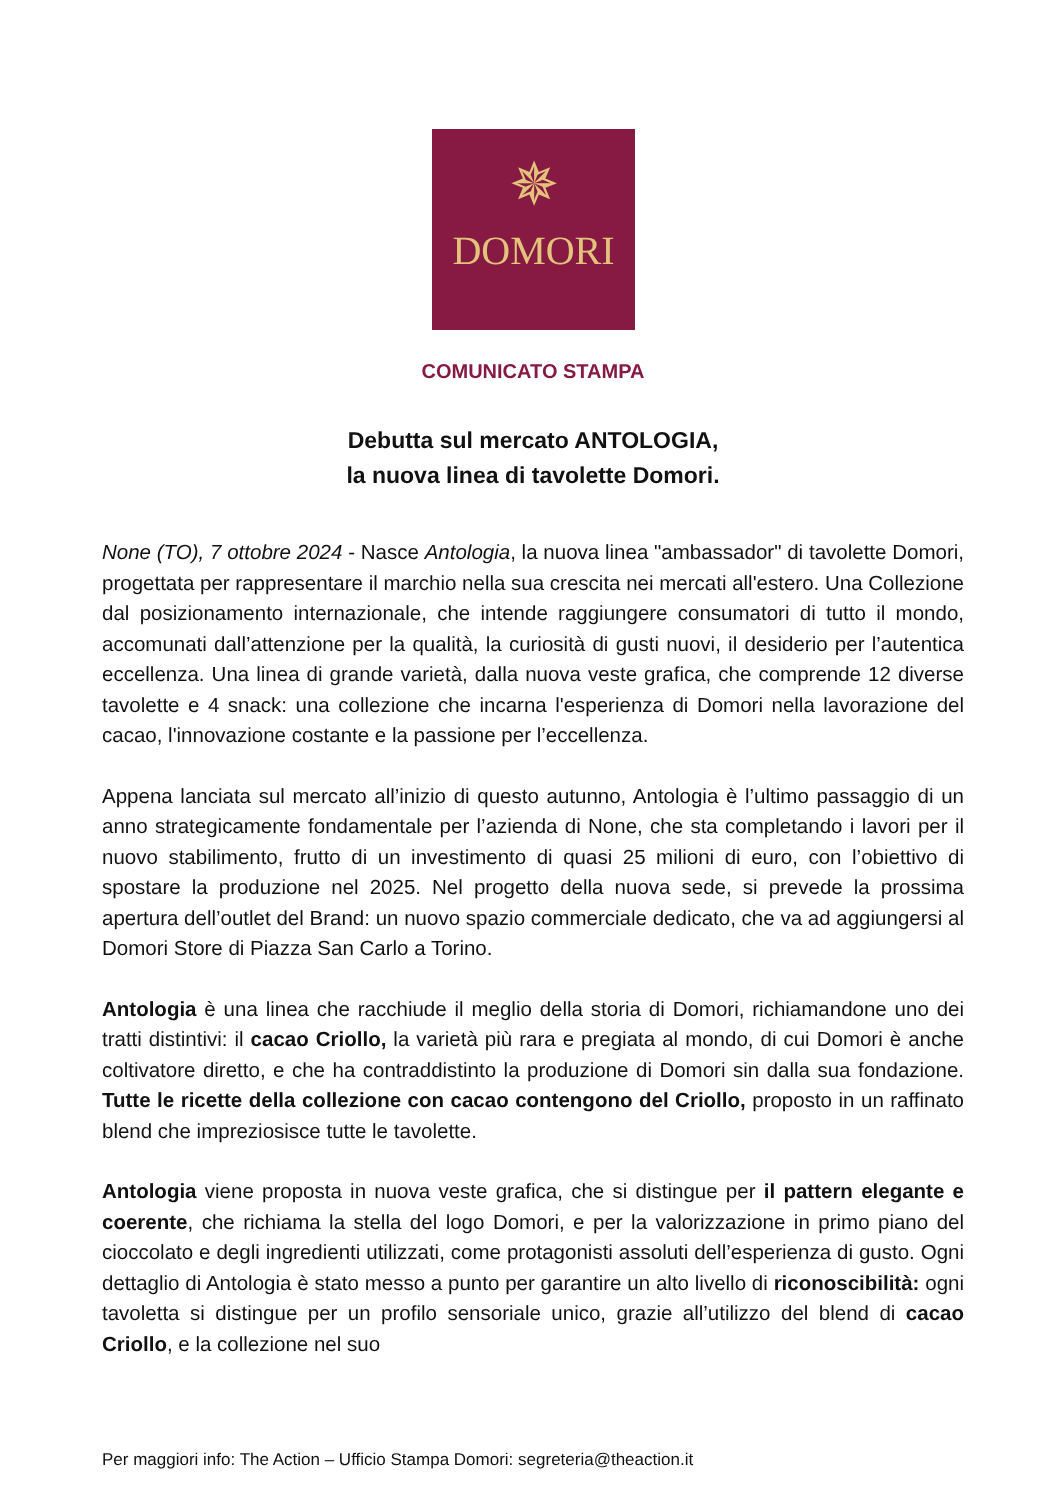✵
DOMORI
COMUNICATO STAMPA
Debutta sul mercato ANTOLOGIA,
la nuova linea di tavolette Domori.
None (TO), 7 ottobre 2024 - Nasce Antologia, la nuova linea "ambassador" di tavolette Domori, progettata per rappresentare il marchio nella sua crescita nei mercati all'estero. Una Collezione dal posizionamento internazionale, che intende raggiungere consumatori di tutto il mondo, accomunati dall’attenzione per la qualità, la curiosità di gusti nuovi, il desiderio per l’autentica eccellenza. Una linea di grande varietà, dalla nuova veste grafica, che comprende 12 diverse tavolette e 4 snack: una collezione che incarna l'esperienza di Domori nella lavorazione del cacao, l'innovazione costante e la passione per l’eccellenza.
Appena lanciata sul mercato all’inizio di questo autunno, Antologia è l’ultimo passaggio di un anno strategicamente fondamentale per l’azienda di None, che sta completando i lavori per il nuovo stabilimento, frutto di un investimento di quasi 25 milioni di euro, con l’obiettivo di spostare la produzione nel 2025. Nel progetto della nuova sede, si prevede la prossima apertura dell’outlet del Brand: un nuovo spazio commerciale dedicato, che va ad aggiungersi al Domori Store di Piazza San Carlo a Torino.
Antologia è una linea che racchiude il meglio della storia di Domori, richiamandone uno dei tratti distintivi: il cacao Criollo, la varietà più rara e pregiata al mondo, di cui Domori è anche coltivatore diretto, e che ha contraddistinto la produzione di Domori sin dalla sua fondazione. Tutte le ricette della collezione con cacao contengono del Criollo, proposto in un raffinato blend che impreziosisce tutte le tavolette.
Antologia viene proposta in nuova veste grafica, che si distingue per il pattern elegante e coerente, che richiama la stella del logo Domori, e per la valorizzazione in primo piano del cioccolato e degli ingredienti utilizzati, come protagonisti assoluti dell’esperienza di gusto. Ogni dettaglio di Antologia è stato messo a punto per garantire un alto livello di riconoscibilità: ogni tavoletta si distingue per un profilo sensoriale unico, grazie all’utilizzo del blend di cacao Criollo, e la collezione nel suo
Per maggiori info: The Action – Ufficio Stampa Domori: segreteria@theaction.it